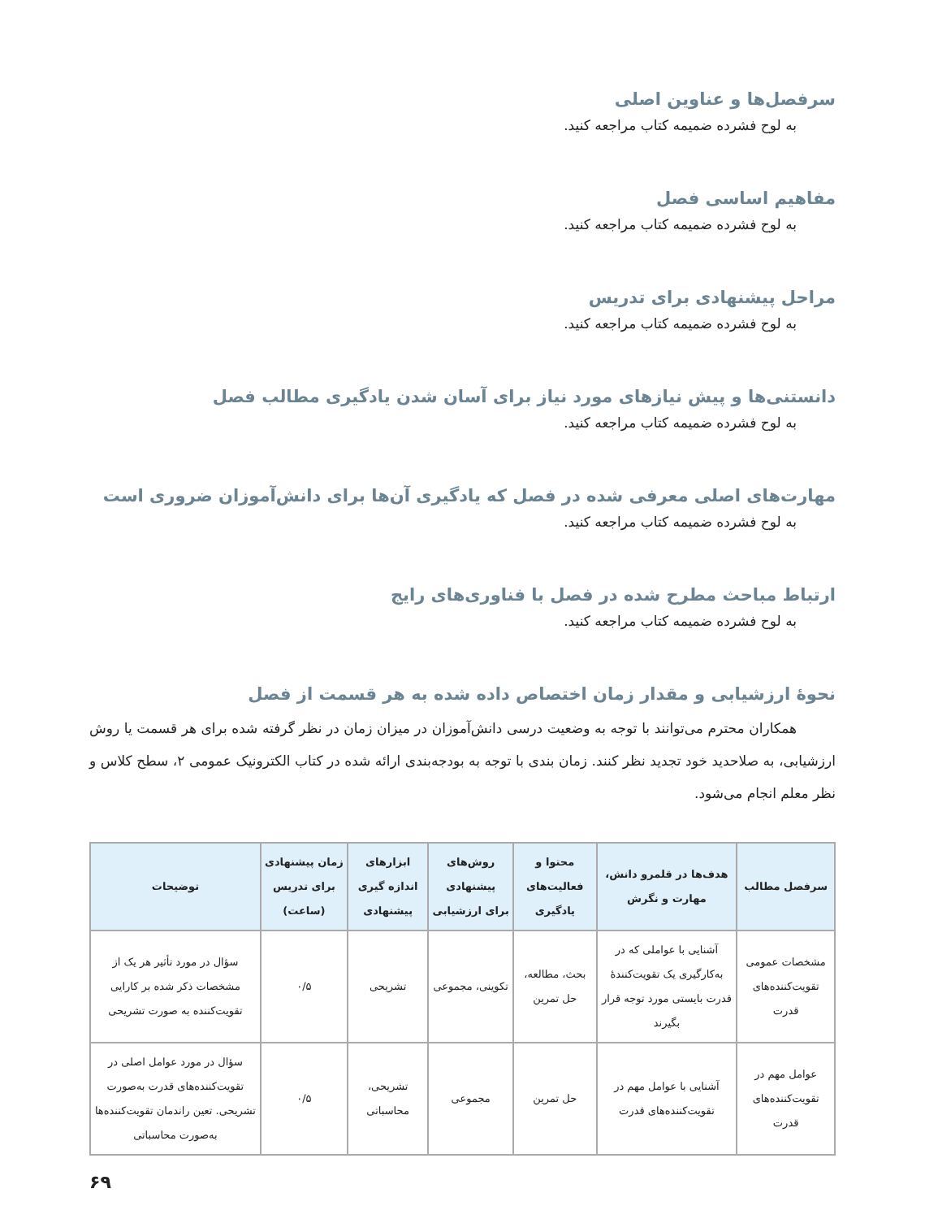سرفصل‌ها و عناوین اصلی
به لوح فشرده ضمیمه کتاب مراجعه کنید.
مفاهیم اساسی فصل
به لوح فشرده ضمیمه کتاب مراجعه کنید.
مراحل پیشنهادی برای تدریس
به لوح فشرده ضمیمه کتاب مراجعه کنید.
دانستنی‌ها و پیش نیازهای مورد نیاز برای آسان شدن یادگیری مطالب فصل
به لوح فشرده ضمیمه کتاب مراجعه کنید.
مهارت‌های اصلی معرفی شده در فصل که یادگیری آن‌ها برای دانش‌آموزان ضروری است
به لوح فشرده ضمیمه کتاب مراجعه کنید.
ارتباط مباحث مطرح شده در فصل با فناوری‌های رایج
به لوح فشرده ضمیمه کتاب مراجعه کنید.
نحوهٔ ارزشیابی و مقدار زمان اختصاص داده شده به هر قسمت از فصل
همکاران محترم می‌توانند با توجه به وضعیت درسی دانش‌آموزان در میزان زمان در نظر گرفته شده برای هر قسمت یا روش ارزشیابی، به صلاحدید خود تجدید نظر کنند. زمان بندی با توجه به بودجه‌بندی ارائه شده در کتاب الکترونیک عمومی ۲، سطح کلاس و نظر معلم انجام می‌شود.
| سرفصل مطالب | هدف‌ها در قلمرو دانش، مهارت و نگرش | محتوا و فعالیت‌های یادگیری | روش‌های پیشنهادی برای ارزشیابی | ابزارهای اندازه گیری پیشنهادی | زمان پیشنهادی برای تدریس (ساعت) | توضیحات |
| --- | --- | --- | --- | --- | --- | --- |
| مشخصات عمومی تقویت‌کننده‌های قدرت | آشنایی با عواملی که در به‌کارگیری یک تقویت‌کنندهٔ قدرت بایستی مورد توجه قرار بگیرند | بحث، مطالعه، حل تمرین | تکوینی، مجموعی | تشریحی | ۰/۵ | سؤال در مورد تأثیر هر یک از مشخصات ذکر شده بر کارایی تقویت‌کننده به صورت تشریحی |
| عوامل مهم در تقویت‌کننده‌های قدرت | آشنایی با عوامل مهم در تقویت‌کننده‌های قدرت | حل تمرین | مجموعی | تشریحی، محاسباتی | ۰/۵ | سؤال در مورد عوامل اصلی در تقویت‌کننده‌های قدرت به‌صورت تشریحی. تعین راندمان تقویت‌کننده‌ها به‌صورت محاسباتی |
۶۹